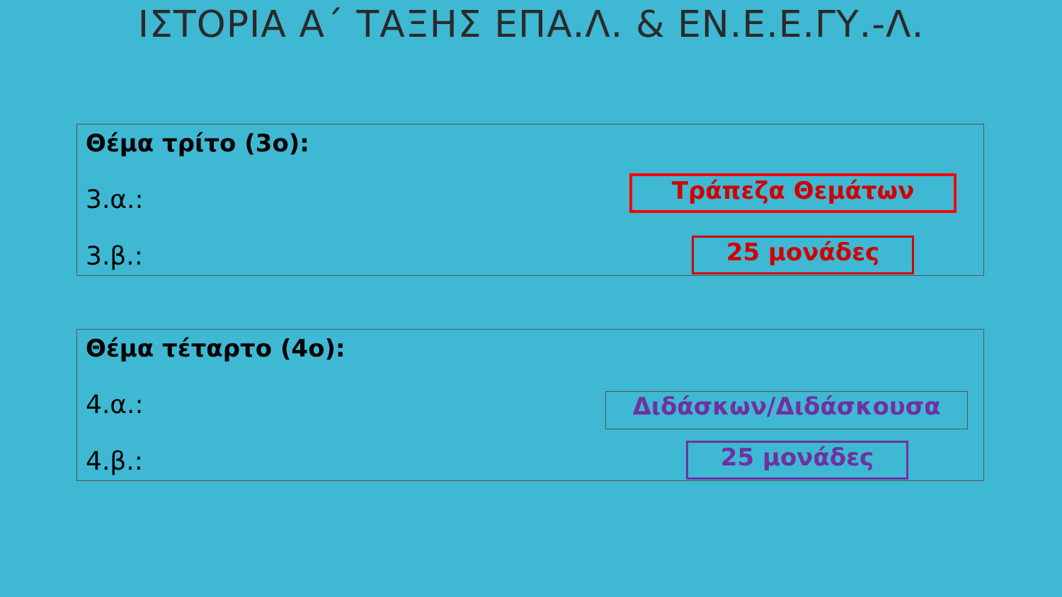ΙΣΤΟΡΙΑ Α΄ ΤΑΞΗΣ ΕΠΑ.Λ. & ΕΝ.Ε.Ε.ΓΥ.-Λ.
Θέμα τρίτο (3ο):
3.α.:
3.β.:
Τράπεζα Θεμάτων
25 μονάδες
Θέμα τέταρτο (4ο):
4.α.:
4.β.:
Διδάσκων/Διδάσκουσα
25 μονάδες